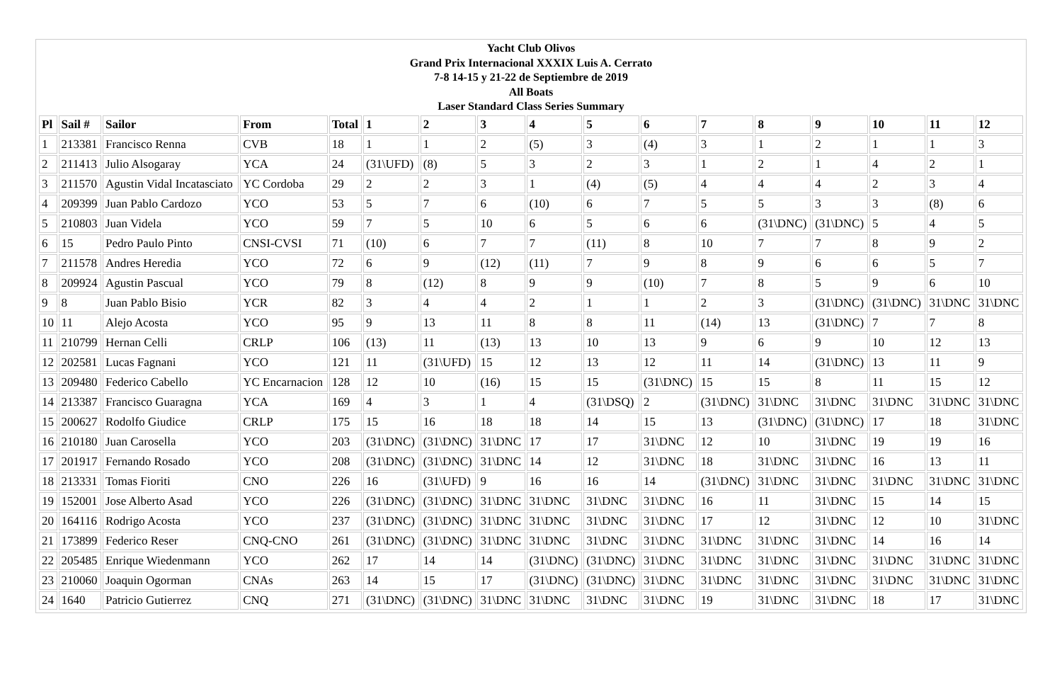Yacht Club Olivos
Grand Prix Internacional XXXIX Luis A. Cerrato
7-8 14-15 y 21-22 de Septiembre de 2019
All Boats
Laser Standard Class Series Summary
| Pl | Sail # | Sailor | From | Total | 1 | 2 | 3 | 4 | 5 | 6 | 7 | 8 | 9 | 10 | 11 | 12 |
| --- | --- | --- | --- | --- | --- | --- | --- | --- | --- | --- | --- | --- | --- | --- | --- | --- |
| 1 | 213381 | Francisco Renna | CVB | 18 | 1 | 1 | 2 | (5) | 3 | (4) | 3 | 1 | 2 | 1 | 1 | 3 |
| 2 | 211413 | Julio Alsogaray | YCA | 24 | (31\UFD) | (8) | 5 | 3 | 2 | 3 | 1 | 2 | 1 | 4 | 2 | 1 |
| 3 | 211570 | Agustin Vidal Incatasciato | YC Cordoba | 29 | 2 | 2 | 3 | 1 | (4) | (5) | 4 | 4 | 4 | 2 | 3 | 4 |
| 4 | 209399 | Juan Pablo Cardozo | YCO | 53 | 5 | 7 | 6 | (10) | 6 | 7 | 5 | 5 | 3 | 3 | (8) | 6 |
| 5 | 210803 | Juan Videla | YCO | 59 | 7 | 5 | 10 | 6 | 5 | 6 | 6 | (31\DNC) | (31\DNC) | 5 | 4 | 5 |
| 6 | 15 | Pedro Paulo Pinto | CNSI-CVSI | 71 | (10) | 6 | 7 | 7 | (11) | 8 | 10 | 7 | 7 | 8 | 9 | 2 |
| 7 | 211578 | Andres Heredia | YCO | 72 | 6 | 9 | (12) | (11) | 7 | 9 | 8 | 9 | 6 | 6 | 5 | 7 |
| 8 | 209924 | Agustin Pascual | YCO | 79 | 8 | (12) | 8 | 9 | 9 | (10) | 7 | 8 | 5 | 9 | 6 | 10 |
| 9 | 8 | Juan Pablo Bisio | YCR | 82 | 3 | 4 | 4 | 2 | 1 | 1 | 2 | 3 | (31\DNC) | (31\DNC) | 31\DNC | 31\DNC |
| 10 | 11 | Alejo Acosta | YCO | 95 | 9 | 13 | 11 | 8 | 8 | 11 | (14) | 13 | (31\DNC) | 7 | 7 | 8 |
| 11 | 210799 | Hernan Celli | CRLP | 106 | (13) | 11 | (13) | 13 | 10 | 13 | 9 | 6 | 9 | 10 | 12 | 13 |
| 12 | 202581 | Lucas Fagnani | YCO | 121 | 11 | (31\UFD) | 15 | 12 | 13 | 12 | 11 | 14 | (31\DNC) | 13 | 11 | 9 |
| 13 | 209480 | Federico Cabello | YC Encarnacion | 128 | 12 | 10 | (16) | 15 | 15 | (31\DNC) | 15 | 15 | 8 | 11 | 15 | 12 |
| 14 | 213387 | Francisco Guaragna | YCA | 169 | 4 | 3 | 1 | 4 | (31\DSQ) | 2 | (31\DNC) | 31\DNC | 31\DNC | 31\DNC | 31\DNC | 31\DNC |
| 15 | 200627 | Rodolfo Giudice | CRLP | 175 | 15 | 16 | 18 | 18 | 14 | 15 | 13 | (31\DNC) | (31\DNC) | 17 | 18 | 31\DNC |
| 16 | 210180 | Juan Carosella | YCO | 203 | (31\DNC) | (31\DNC) | 31\DNC | 17 | 17 | 31\DNC | 12 | 10 | 31\DNC | 19 | 19 | 16 |
| 17 | 201917 | Fernando Rosado | YCO | 208 | (31\DNC) | (31\DNC) | 31\DNC | 14 | 12 | 31\DNC | 18 | 31\DNC | 31\DNC | 16 | 13 | 11 |
| 18 | 213331 | Tomas Fioriti | CNO | 226 | 16 | (31\UFD) | 9 | 16 | 16 | 14 | (31\DNC) | 31\DNC | 31\DNC | 31\DNC | 31\DNC | 31\DNC |
| 19 | 152001 | Jose Alberto Asad | YCO | 226 | (31\DNC) | (31\DNC) | 31\DNC | 31\DNC | 31\DNC | 31\DNC | 16 | 11 | 31\DNC | 15 | 14 | 15 |
| 20 | 164116 | Rodrigo Acosta | YCO | 237 | (31\DNC) | (31\DNC) | 31\DNC | 31\DNC | 31\DNC | 31\DNC | 17 | 12 | 31\DNC | 12 | 10 | 31\DNC |
| 21 | 173899 | Federico Reser | CNQ-CNO | 261 | (31\DNC) | (31\DNC) | 31\DNC | 31\DNC | 31\DNC | 31\DNC | 31\DNC | 31\DNC | 31\DNC | 14 | 16 | 14 |
| 22 | 205485 | Enrique Wiedenmann | YCO | 262 | 17 | 14 | 14 | (31\DNC) | (31\DNC) | 31\DNC | 31\DNC | 31\DNC | 31\DNC | 31\DNC | 31\DNC | 31\DNC |
| 23 | 210060 | Joaquin Ogorman | CNAs | 263 | 14 | 15 | 17 | (31\DNC) | (31\DNC) | 31\DNC | 31\DNC | 31\DNC | 31\DNC | 31\DNC | 31\DNC | 31\DNC |
| 24 | 1640 | Patricio Gutierrez | CNQ | 271 | (31\DNC) | (31\DNC) | 31\DNC | 31\DNC | 31\DNC | 31\DNC | 19 | 31\DNC | 31\DNC | 18 | 17 | 31\DNC |